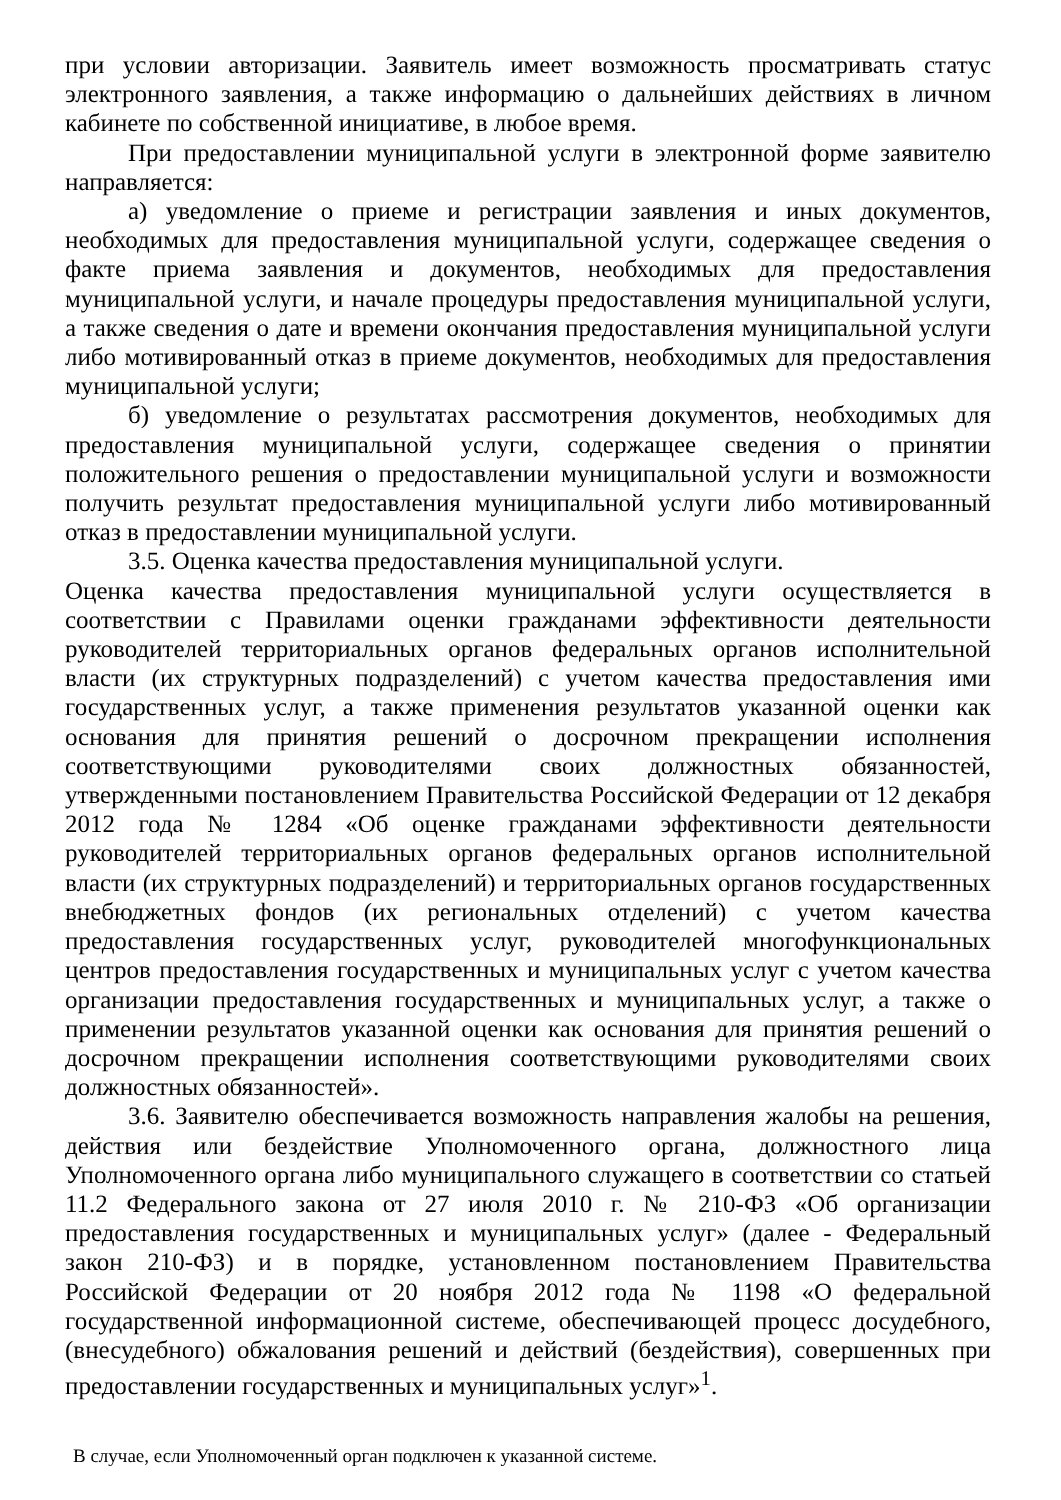при условии авторизации. Заявитель имеет возможность просматривать статус электронного заявления, а также информацию о дальнейших действиях в личном кабинете по собственной инициативе, в любое время.
При предоставлении муниципальной услуги в электронной форме заявителю направляется:
а) уведомление о приеме и регистрации заявления и иных документов, необходимых для предоставления муниципальной услуги, содержащее сведения о факте приема заявления и документов, необходимых для предоставления муниципальной услуги, и начале процедуры предоставления муниципальной услуги, а также сведения о дате и времени окончания предоставления муниципальной услуги либо мотивированный отказ в приеме документов, необходимых для предоставления муниципальной услуги;
б) уведомление о результатах рассмотрения документов, необходимых для предоставления муниципальной услуги, содержащее сведения о принятии положительного решения о предоставлении муниципальной услуги и возможности получить результат предоставления муниципальной услуги либо мотивированный отказ в предоставлении муниципальной услуги.
3.5. Оценка качества предоставления муниципальной услуги.
Оценка качества предоставления муниципальной услуги осуществляется в соответствии с Правилами оценки гражданами эффективности деятельности руководителей территориальных органов федеральных органов исполнительной власти (их структурных подразделений) с учетом качества предоставления ими государственных услуг, а также применения результатов указанной оценки как основания для принятия решений о досрочном прекращении исполнения соответствующими руководителями своих должностных обязанностей, утвержденными постановлением Правительства Российской Федерации от 12 декабря 2012 года № 1284 «Об оценке гражданами эффективности деятельности руководителей территориальных органов федеральных органов исполнительной власти (их структурных подразделений) и территориальных органов государственных внебюджетных фондов (их региональных отделений) с учетом качества предоставления государственных услуг, руководителей многофункциональных центров предоставления государственных и муниципальных услуг с учетом качества организации предоставления государственных и муниципальных услуг, а также о применении результатов указанной оценки как основания для принятия решений о досрочном прекращении исполнения соответствующими руководителями своих должностных обязанностей».
3.6. Заявителю обеспечивается возможность направления жалобы на решения, действия или бездействие Уполномоченного органа, должностного лица Уполномоченного органа либо муниципального служащего в соответствии со статьей 11.2 Федерального закона от 27 июля 2010 г. № 210-ФЗ «Об организации предоставления государственных и муниципальных услуг» (далее - Федеральный закон 210-ФЗ) и в порядке, установленном постановлением Правительства Российской Федерации от 20 ноября 2012 года № 1198 «О федеральной государственной информационной системе, обеспечивающей процесс досудебного, (внесудебного) обжалования решений и действий (бездействия), совершенных при предоставлении государственных и муниципальных услуг»<sup>1</sup>.
В случае, если Уполномоченный орган подключен к указанной системе.